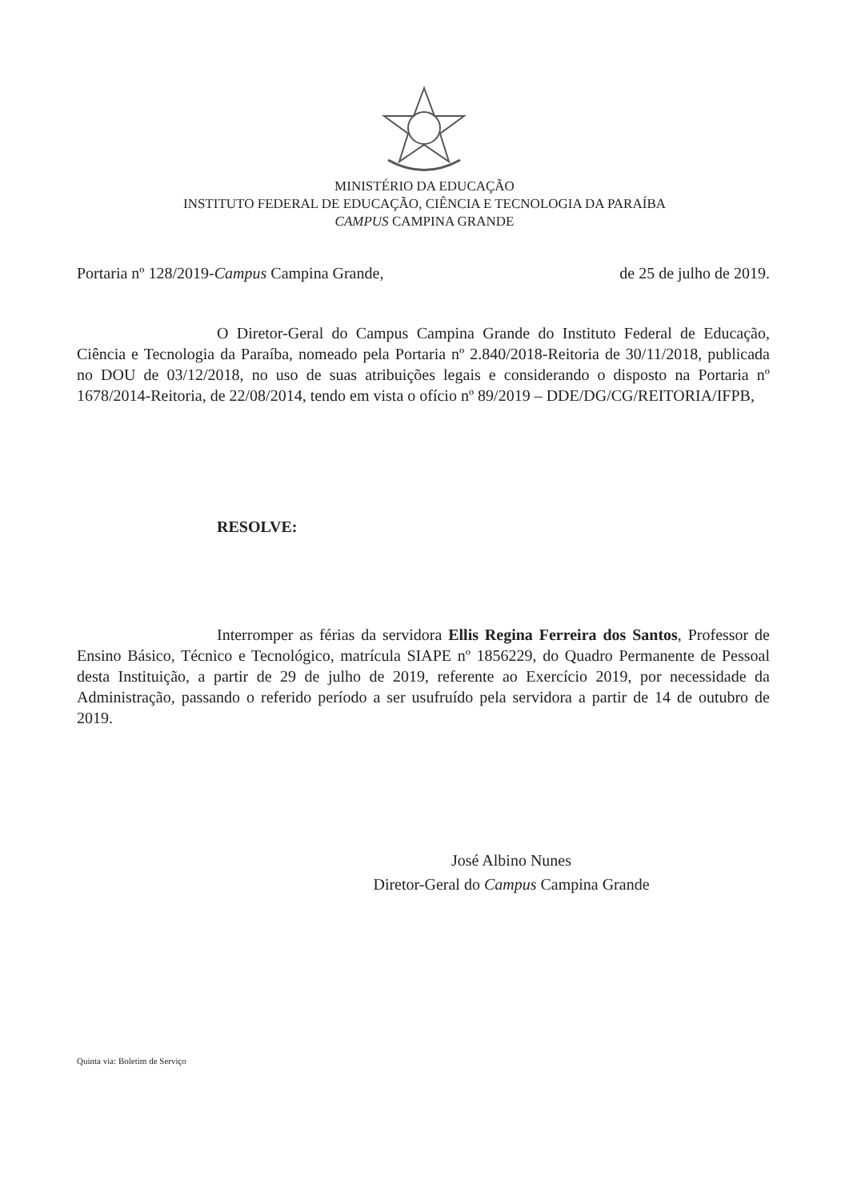MINISTÉRIO DA EDUCAÇÃO
INSTITUTO FEDERAL DE EDUCAÇÃO, CIÊNCIA E TECNOLOGIA DA PARAÍBA
CAMPUS CAMPINA GRANDE
Portaria nº 128/2019-Campus Campina Grande, de 25 de julho de 2019.
O Diretor-Geral do Campus Campina Grande do Instituto Federal de Educação, Ciência e Tecnologia da Paraíba, nomeado pela Portaria nº 2.840/2018-Reitoria de 30/11/2018, publicada no DOU de 03/12/2018, no uso de suas atribuições legais e considerando o disposto na Portaria nº 1678/2014-Reitoria, de 22/08/2014, tendo em vista o ofício nº 89/2019 – DDE/DG/CG/REITORIA/IFPB,
RESOLVE:
Interromper as férias da servidora Ellis Regina Ferreira dos Santos, Professor de Ensino Básico, Técnico e Tecnológico, matrícula SIAPE nº 1856229, do Quadro Permanente de Pessoal desta Instituição, a partir de 29 de julho de 2019, referente ao Exercício 2019, por necessidade da Administração, passando o referido período a ser usufruído pela servidora a partir de 14 de outubro de 2019.
José Albino Nunes
Diretor-Geral do Campus Campina Grande
Quinta via: Boletim de Serviço